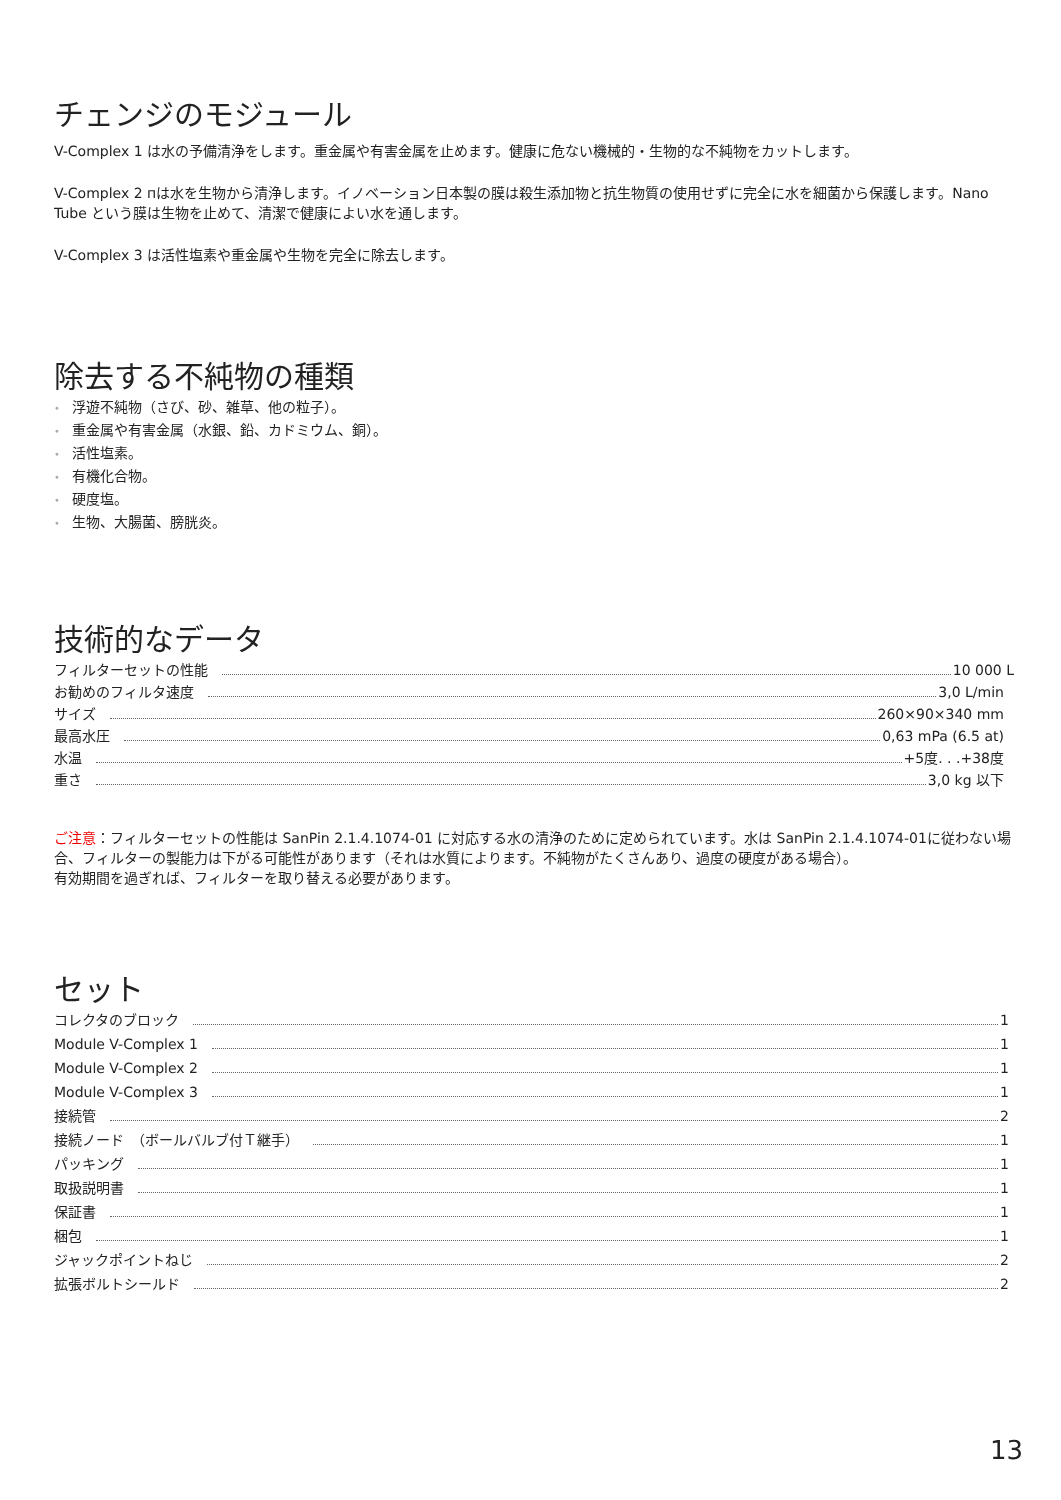チェンジのモジュール
V-Complex 1 は水の予備清浄をします。重金属や有害金属を止めます。健康に危ない機械的・生物的な不純物をカットします。
V-Complex 2 пは水を生物から清浄します。イノベーション日本製の膜は殺生添加物と抗生物質の使用せずに完全に水を細菌から保護します。Nano Tube という膜は生物を止めて、清潔で健康によい水を通します。
V-Complex 3 は活性塩素や重金属や生物を完全に除去します。
除去する不純物の種類
• 浮遊不純物（さび、砂、雑草、他の粒子）。
• 重金属や有害金属（水銀、鉛、カドミウム、銅）。
• 活性塩素。
• 有機化合物。
• 硬度塩。
• 生物、大腸菌、膀胱炎。
技術的なデータ
フィルターセットの性能 10 000 L
お勧めのフィルタ速度 3,0 L/min
サイズ 260×90×340 mm
最高水圧 0,63 mPa (6.5 at)
水温 +5度. . .+38度
重さ 3,0 kg 以下
ご注意：フィルターセットの性能は SanPin 2.1.4.1074-01 に対応する水の清浄のために定められています。水は SanPin 2.1.4.1074-01に従わない場合、フィルターの製能力は下がる可能性があります（それは水質によります。不純物がたくさんあり、過度の硬度がある場合）。
有効期間を過ぎれば、フィルターを取り替える必要があります。
セット
コレクタのブロック 1
Module V-Complex 1 1
Module V-Complex 2 1
Module V-Complex 3 1
接続管 2
接続ノード　（ボールバルブ付Ｔ継手） 1
パッキング 1
取扱説明書 1
保証書 1
梱包 1
ジャックポイントねじ 2
拡張ボルトシールド 2
13